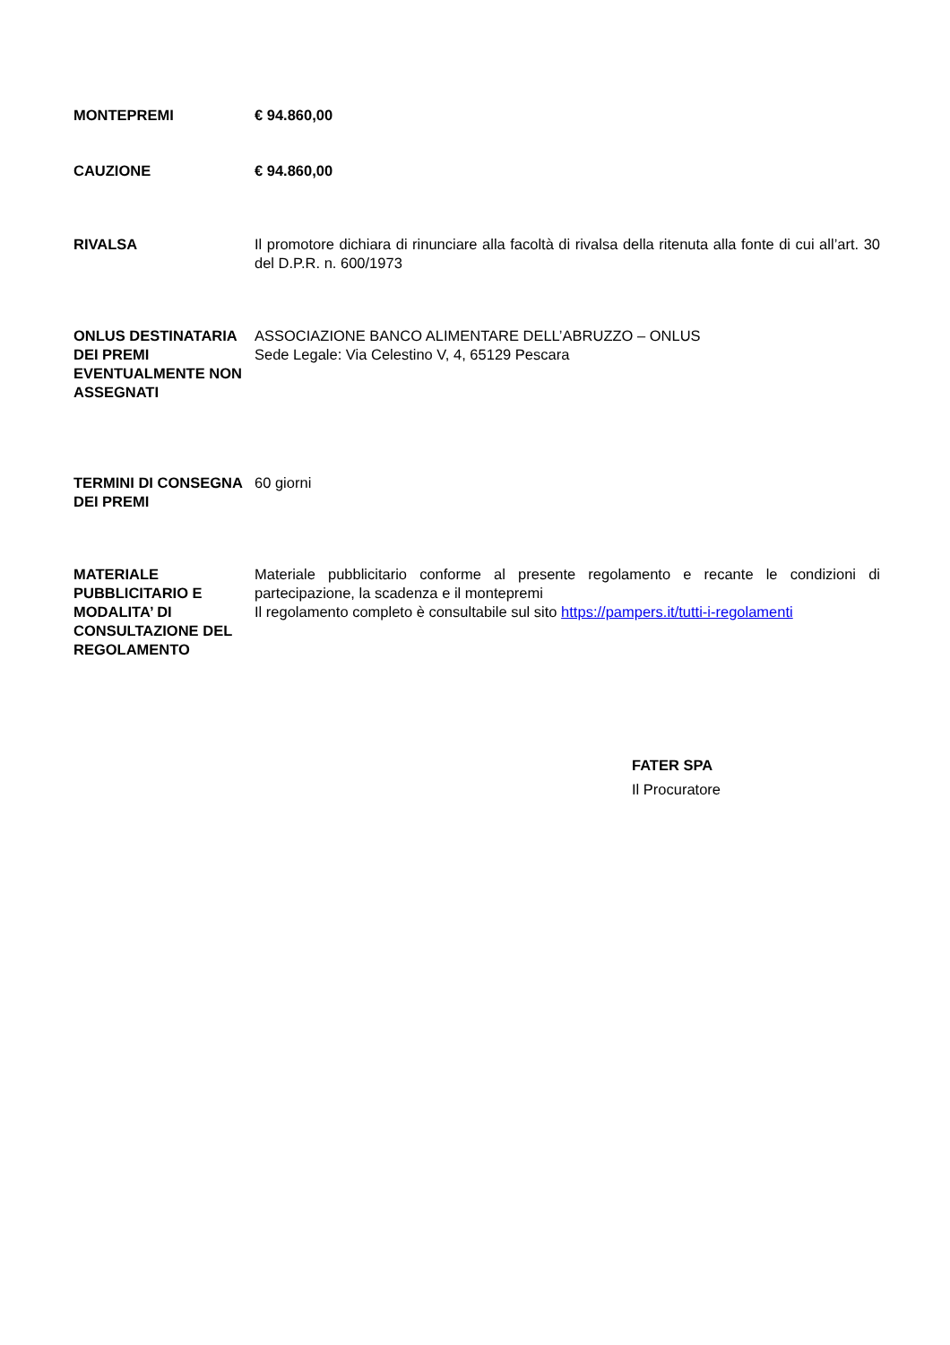MONTEPREMI € 94.860,00
CAUZIONE € 94.860,00
RIVALSA Il promotore dichiara di rinunciare alla facoltà di rivalsa della ritenuta alla fonte di cui all’art. 30 del D.P.R. n. 600/1973
ONLUS DESTINATARIA DEI PREMI EVENTUALMENTE NON ASSEGNATI
ASSOCIAZIONE BANCO ALIMENTARE DELL’ABRUZZO – ONLUS
Sede Legale: Via Celestino V, 4, 65129 Pescara
TERMINI DI CONSEGNA DEI PREMI
60 giorni
MATERIALE PUBBLICITARIO E MODALITA’ DI CONSULTAZIONE DEL REGOLAMENTO
Materiale pubblicitario conforme al presente regolamento e recante le condizioni di partecipazione, la scadenza e il montepremi
Il regolamento completo è consultabile sul sito https://pampers.it/tutti-i-regolamenti
FATER SPA
Il Procuratore